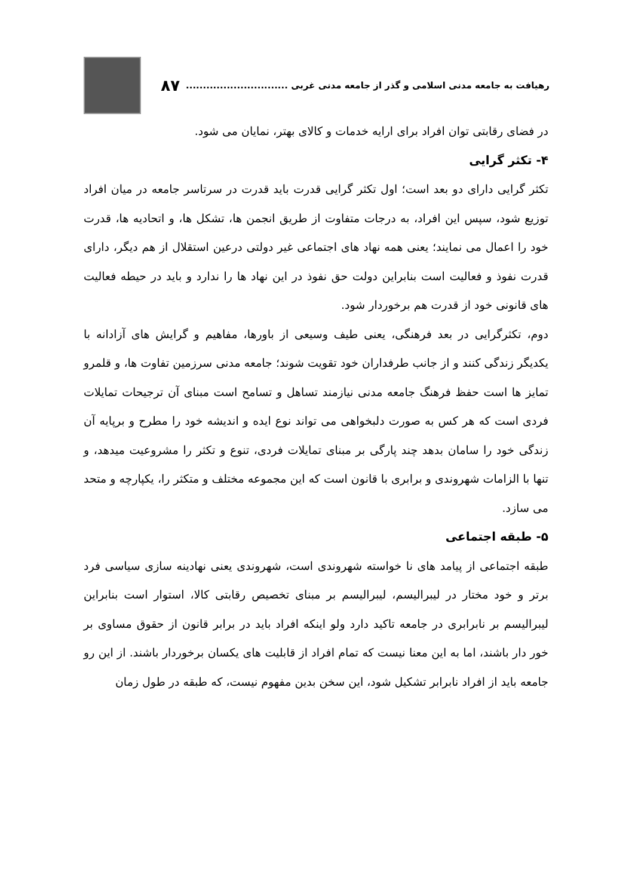رهیافت به جامعه مدنی اسلامی و گذر از جامعه مدنی غربی .............................. ۸۷
در فضای رقابتی توان افراد برای ارایه خدمات و کالای بهتر، نمایان می شود.
۴- تکثر گرایی
تکثر گرایی دارای دو بعد است؛ اول تکثر گرایی قدرت باید قدرت در سرتاسر جامعه در میان افراد توزیع شود، سپس این افراد، به درجات متفاوت از طریق انجمن ها، تشکل ها، و اتحادیه ها، قدرت خود را اعمال می نمایند؛ یعنی همه نهاد های اجتماعی غیر دولتی درعین استقلال از هم دیگر، دارای قدرت نفوذ و فعالیت است بنابراین دولت حق نفوذ در این نهاد ها را ندارد و باید در حیطه فعالیت های قانونی خود از قدرت هم برخوردار شود.
دوم، تکثرگرایی در بعد فرهنگی، یعنی طیف وسیعی از باورها، مفاهیم و گرایش های آزادانه با یکدیگر زندگی کنند و از جانب طرفداران خود تقویت شوند؛ جامعه مدنی سرزمین تفاوت ها، و قلمرو تمایز ها است حفظ فرهنگ جامعه مدنی نیازمند تساهل و تسامح است مبنای آن ترجیحات تمایلات فردی است که هر کس به صورت دلبخواهی می تواند نوع ایده و اندیشه خود را مطرح و برپایه آن زندگی خود را سامان بدهد چند پارگی بر مبنای تمایلات فردی، تنوع و تکثر را مشروعیت میدهد، و تنها با الزامات شهروندی و برابری با قانون است که این مجموعه مختلف و متکثر را، یکپارچه و متحد می سازد.
۵- طبقه اجتماعی
طبقه اجتماعی از پیامد های نا خواسته شهروندی است، شهروندی یعنی نهادینه سازی سیاسی فرد برتر و خود مختار در لیبرالیسم، لیبرالیسم بر مبنای تخصیص رقابتی کالا، استوار است بنابراین لیبرالیسم بر نابرابری در جامعه تاکید دارد ولو اینکه افراد باید در برابر قانون از حقوق مساوی بر خور دار باشند، اما به این معنا نیست که تمام افراد از قابلیت های یکسان برخوردار باشند. از این رو جامعه باید از افراد نابرابر تشکیل شود، این سخن بدین مفهوم نیست، که طبقه در طول زمان